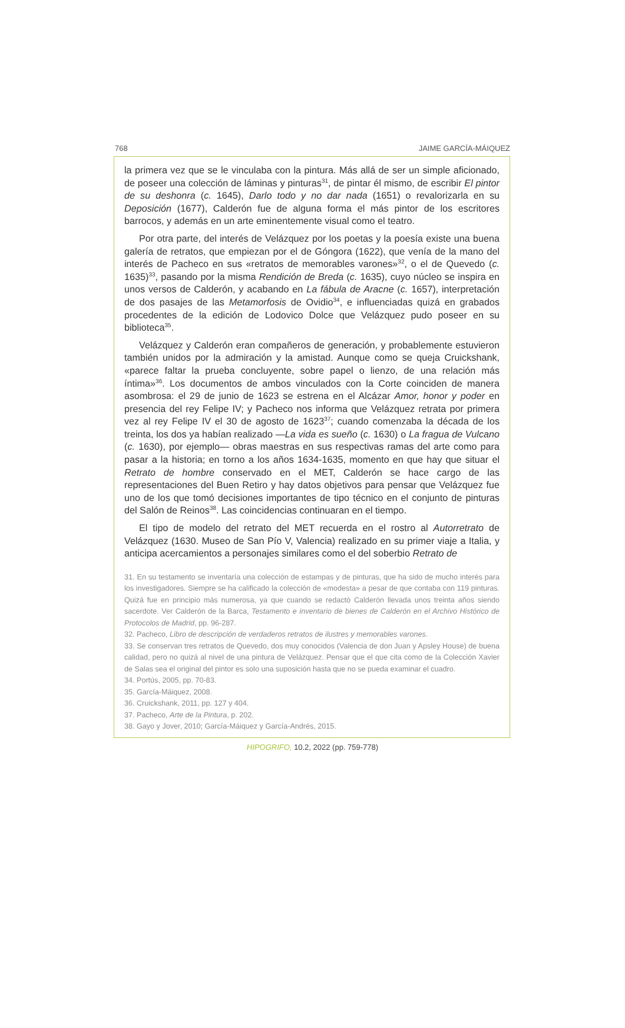768 JAIME GARCÍA-MÁIQUEZ
la primera vez que se le vinculaba con la pintura. Más allá de ser un simple aficionado, de poseer una colección de láminas y pinturas<sup>31</sup>, de pintar él mismo, de escribir El pintor de su deshonra (c. 1645), Darlo todo y no dar nada (1651) o revalorizarla en su Deposición (1677), Calderón fue de alguna forma el más pintor de los escritores barrocos, y además en un arte eminentemente visual como el teatro.
Por otra parte, del interés de Velázquez por los poetas y la poesía existe una buena galería de retratos, que empiezan por el de Góngora (1622), que venía de la mano del interés de Pacheco en sus «retratos de memorables varones»<sup>32</sup>, o el de Quevedo (c. 1635)<sup>33</sup>, pasando por la misma Rendición de Breda (c. 1635), cuyo núcleo se inspira en unos versos de Calderón, y acabando en La fábula de Aracne (c. 1657), interpretación de dos pasajes de las Metamorfosis de Ovidio<sup>34</sup>, e influenciadas quizá en grabados procedentes de la edición de Lodovico Dolce que Velázquez pudo poseer en su biblioteca<sup>35</sup>.
Velázquez y Calderón eran compañeros de generación, y probablemente estuvieron también unidos por la admiración y la amistad. Aunque como se queja Cruickshank, «parece faltar la prueba concluyente, sobre papel o lienzo, de una relación más íntima»<sup>36</sup>. Los documentos de ambos vinculados con la Corte coinciden de manera asombrosa: el 29 de junio de 1623 se estrena en el Alcázar Amor, honor y poder en presencia del rey Felipe IV; y Pacheco nos informa que Velázquez retrata por primera vez al rey Felipe IV el 30 de agosto de 1623<sup>37</sup>; cuando comenzaba la década de los treinta, los dos ya habían realizado —La vida es sueño (c. 1630) o La fragua de Vulcano (c. 1630), por ejemplo— obras maestras en sus respectivas ramas del arte como para pasar a la historia; en torno a los años 1634-1635, momento en que hay que situar el Retrato de hombre conservado en el MET, Calderón se hace cargo de las representaciones del Buen Retiro y hay datos objetivos para pensar que Velázquez fue uno de los que tomó decisiones importantes de tipo técnico en el conjunto de pinturas del Salón de Reinos<sup>38</sup>. Las coincidencias continuaran en el tiempo.
El tipo de modelo del retrato del MET recuerda en el rostro al Autorretrato de Velázquez (1630. Museo de San Pío V, Valencia) realizado en su primer viaje a Italia, y anticipa acercamientos a personajes similares como el del soberbio Retrato de
31. En su testamento se inventaría una colección de estampas y de pinturas, que ha sido de mucho interés para los investigadores. Siempre se ha calificado la colección de «modesta» a pesar de que contaba con 119 pinturas. Quizá fue en principio más numerosa, ya que cuando se redactó Calderón llevada unos treinta años siendo sacerdote. Ver Calderón de la Barca, Testamento e inventario de bienes de Calderón en el Archivo Histórico de Protocolos de Madrid, pp. 96-287.
32. Pacheco, Libro de descripción de verdaderos retratos de ilustres y memorables varones.
33. Se conservan tres retratos de Quevedo, dos muy conocidos (Valencia de don Juan y Apsley House) de buena calidad, pero no quizá al nivel de una pintura de Velázquez. Pensar que el que cita como de la Colección Xavier de Salas sea el original del pintor es solo una suposición hasta que no se pueda examinar el cuadro.
34. Portús, 2005, pp. 70-83.
35. García-Máiquez, 2008.
36. Cruickshank, 2011, pp. 127 y 404.
37. Pacheco, Arte de la Pintura, p. 202.
38. Gayo y Jover, 2010; García-Máiquez y García-Andrés, 2015.
HIPOGRIFO, 10.2, 2022 (pp. 759-778)